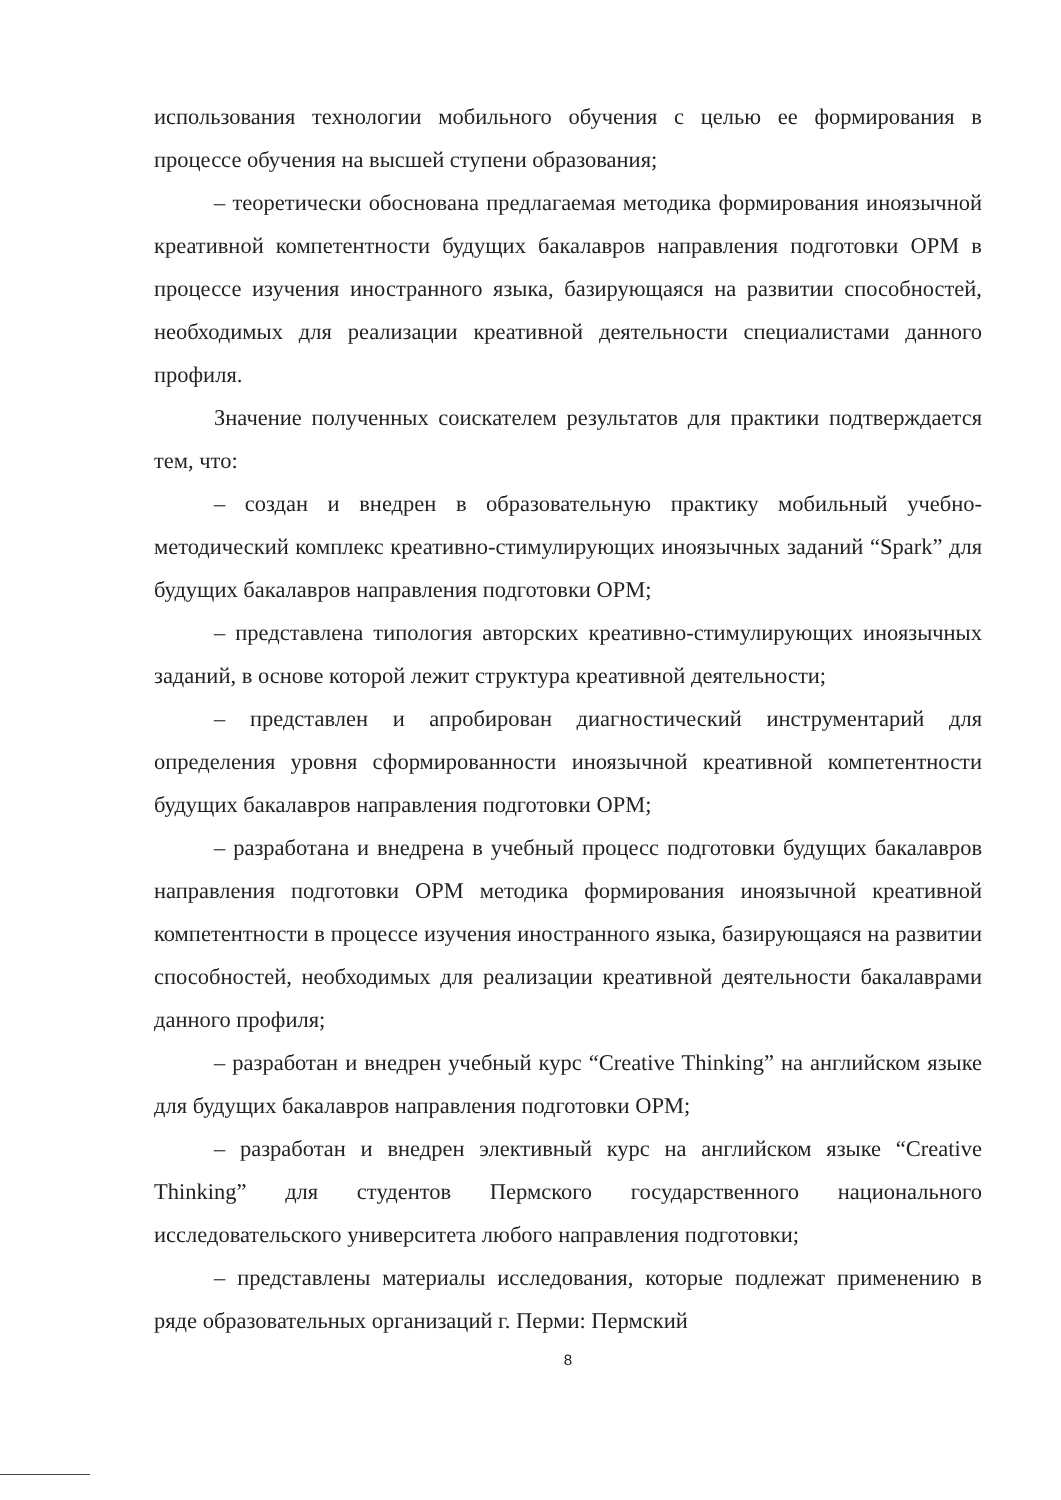использования технологии мобильного обучения с целью ее формирования в процессе обучения на высшей ступени образования;
– теоретически обоснована предлагаемая методика формирования иноязычной креативной компетентности будущих бакалавров направления подготовки ОРМ в процессе изучения иностранного языка, базирующаяся на развитии способностей, необходимых для реализации креативной деятельности специалистами данного профиля.
Значение полученных соискателем результатов для практики подтверждается тем, что:
– создан и внедрен в образовательную практику мобильный учебно-методический комплекс креативно-стимулирующих иноязычных заданий “Spark” для будущих бакалавров направления подготовки ОРМ;
– представлена типология авторских креативно-стимулирующих иноязычных заданий, в основе которой лежит структура креативной деятельности;
– представлен и апробирован диагностический инструментарий для определения уровня сформированности иноязычной креативной компетентности будущих бакалавров направления подготовки ОРМ;
– разработана и внедрена в учебный процесс подготовки будущих бакалавров направления подготовки ОРМ методика формирования иноязычной креативной компетентности в процессе изучения иностранного языка, базирующаяся на развитии способностей, необходимых для реализации креативной деятельности бакалаврами данного профиля;
– разработан и внедрен учебный курс “Creative Thinking” на английском языке для будущих бакалавров направления подготовки ОРМ;
– разработан и внедрен элективный курс на английском языке “Creative Thinking” для студентов Пермского государственного национального исследовательского университета любого направления подготовки;
– представлены материалы исследования, которые подлежат применению в ряде образовательных организаций г. Перми: Пермский
8